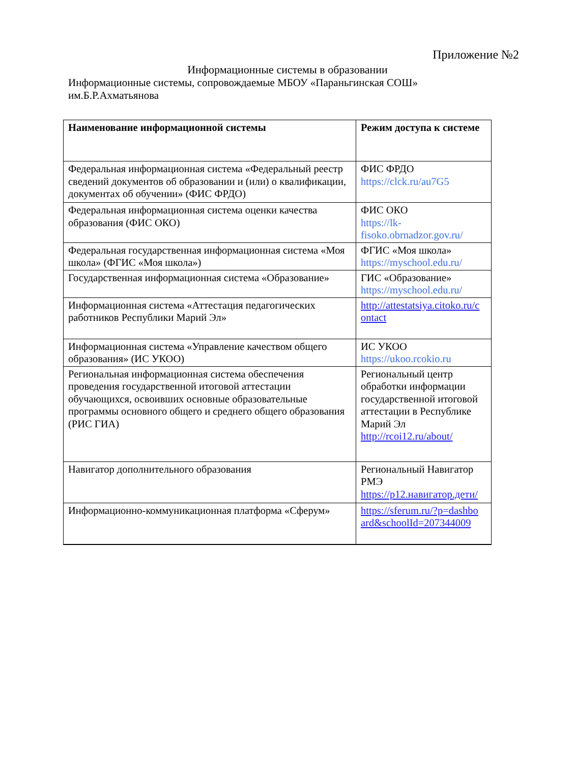Приложение №2
Информационные системы в образовании
Информационные системы, сопровождаемые МБОУ «Параньгинская СОШ» им.Б.Р.Ахматьянова
| Наименование информационной системы | Режим доступа к системе |
| --- | --- |
| Федеральная информационная система «Федеральный реестр сведений документов об образовании и (или) о квалификации, документах об обучении» (ФИС ФРДО) | ФИС ФРДО https://clck.ru/au7G5 |
| Федеральная информационная система оценки качества образования (ФИС ОКО) | ФИС ОКО https://lk- fisoko.obrnadzor.gov.ru/ |
| Федеральная государственная информационная система «Моя школа» (ФГИС «Моя школа») | ФГИС «Моя школа» https://myschool.edu.ru/ |
| Государственная информационная система «Образование» | ГИС «Образование» https://myschool.edu.ru/ |
| Информационная система «Аттестация педагогических работников Республики Марий Эл» | http://attestatsiya.citoko.ru/c ontact |
| Информационная система «Управление качеством общего образования» (ИС УКОО) | ИС УКОО https://ukoo.rcokio.ru |
| Региональная информационная система обеспечения проведения государственной итоговой аттестации обучающихся, освоивших основные образовательные программы основного общего и среднего общего образования (РИС ГИА) | Региональный центр обработки информации государственной итоговой аттестации в Республике Марий Эл http://rcoi12.ru/about/ |
| Навигатор дополнительного образования | Региональный Навигатор РМЭ https://р12.навигатор.дети/ |
| Информационно-коммуникационная платформа «Сферум» | https://sferum.ru/?p=dashbo ard&schoolId=207344009 |